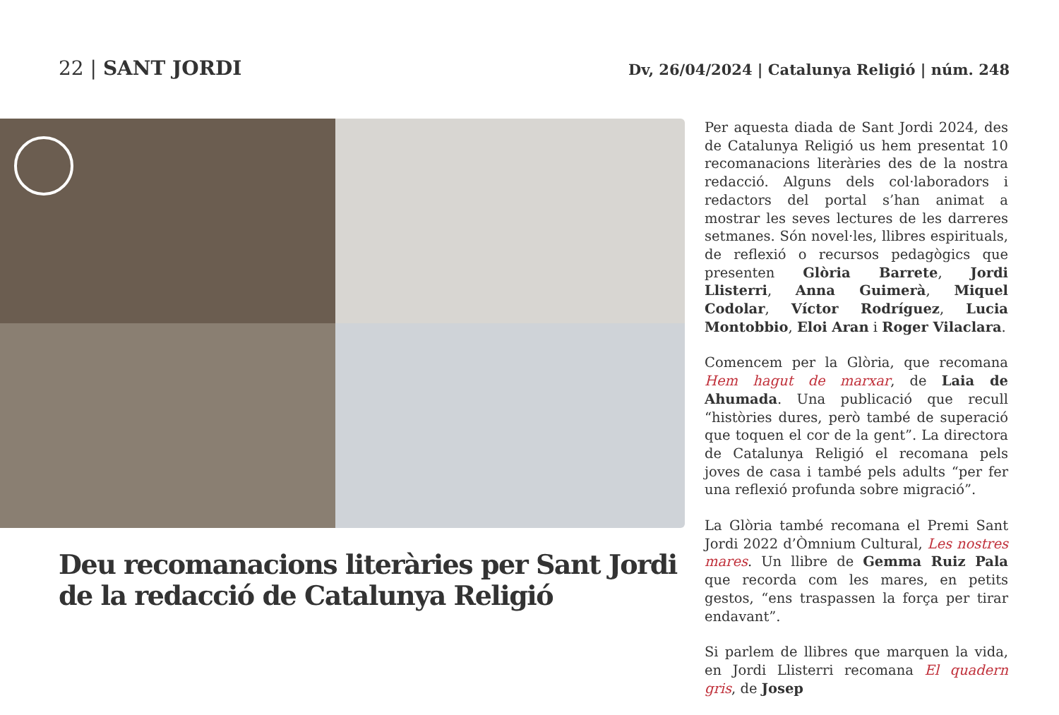22 | SANT JORDI
Dv, 26/04/2024 | Catalunya Religió | núm. 248
Deu recomanacions literàries per Sant Jordi de la redacció de Catalunya Religió
Per aquesta diada de Sant Jordi 2024, des de Catalunya Religió us hem presentat 10 recomanacions literàries des de la nostra redacció. Alguns dels col·laboradors i redactors del portal s’han animat a mostrar les seves lectures de les darreres setmanes. Són novel·les, llibres espirituals, de reflexió o recursos pedagògics que presenten Glòria Barrete, Jordi Llisterri, Anna Guimerà, Miquel Codolar, Víctor Rodríguez, Lucia Montobbio, Eloi Aran i Roger Vilaclara.
Comencem per la Glòria, que recomana Hem hagut de marxar, de Laia de Ahumada. Una publicació que recull “històries dures, però també de superació que toquen el cor de la gent”. La directora de Catalunya Religió el recomana pels joves de casa i també pels adults “per fer una reflexió profunda sobre migració”.
La Glòria també recomana el Premi Sant Jordi 2022 d’Òmnium Cultural, Les nostres mares. Un llibre de Gemma Ruiz Pala que recorda com les mares, en petits gestos, “ens traspassen la força per tirar endavant”.
Si parlem de llibres que marquen la vida, en Jordi Llisterri recomana El quadern gris, de Josep